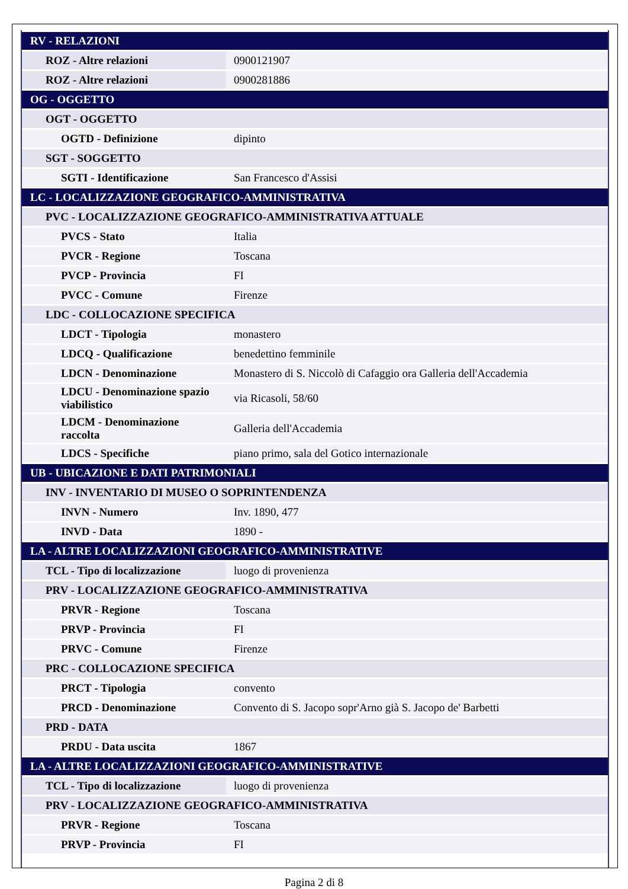| RV - RELAZIONI | |
| ROZ - Altre relazioni | 0900121907 |
| ROZ - Altre relazioni | 0900281886 |
| OG - OGGETTO | |
| OGT - OGGETTO | |
| OGTD - Definizione | dipinto |
| SGT - SOGGETTO | |
| SGTI - Identificazione | San Francesco d'Assisi |
| LC - LOCALIZZAZIONE GEOGRAFICO-AMMINISTRATIVA | |
| PVC - LOCALIZZAZIONE GEOGRAFICO-AMMINISTRATIVA ATTUALE | |
| PVCS - Stato | Italia |
| PVCR - Regione | Toscana |
| PVCP - Provincia | FI |
| PVCC - Comune | Firenze |
| LDC - COLLOCAZIONE SPECIFICA | |
| LDCT - Tipologia | monastero |
| LDCQ - Qualificazione | benedettino femminile |
| LDCN - Denominazione | Monastero di S. Niccolò di Cafaggio ora Galleria dell'Accademia |
| LDCU - Denominazione spazio viabilistico | via Ricasoli, 58/60 |
| LDCM - Denominazione raccolta | Galleria dell'Accademia |
| LDCS - Specifiche | piano primo, sala del Gotico internazionale |
| UB - UBICAZIONE E DATI PATRIMONIALI | |
| INV - INVENTARIO DI MUSEO O SOPRINTENDENZA | |
| INVN - Numero | Inv. 1890, 477 |
| INVD - Data | 1890 - |
| LA - ALTRE LOCALIZZAZIONI GEOGRAFICO-AMMINISTRATIVE | |
| TCL - Tipo di localizzazione | luogo di provenienza |
| PRV - LOCALIZZAZIONE GEOGRAFICO-AMMINISTRATIVA | |
| PRVR - Regione | Toscana |
| PRVP - Provincia | FI |
| PRVC - Comune | Firenze |
| PRC - COLLOCAZIONE SPECIFICA | |
| PRCT - Tipologia | convento |
| PRCD - Denominazione | Convento di S. Jacopo sopr'Arno già S. Jacopo de' Barbetti |
| PRD - DATA | |
| PRDU - Data uscita | 1867 |
| LA - ALTRE LOCALIZZAZIONI GEOGRAFICO-AMMINISTRATIVE | |
| TCL - Tipo di localizzazione | luogo di provenienza |
| PRV - LOCALIZZAZIONE GEOGRAFICO-AMMINISTRATIVA | |
| PRVR - Regione | Toscana |
| PRVP - Provincia | FI |
Pagina 2 di 8